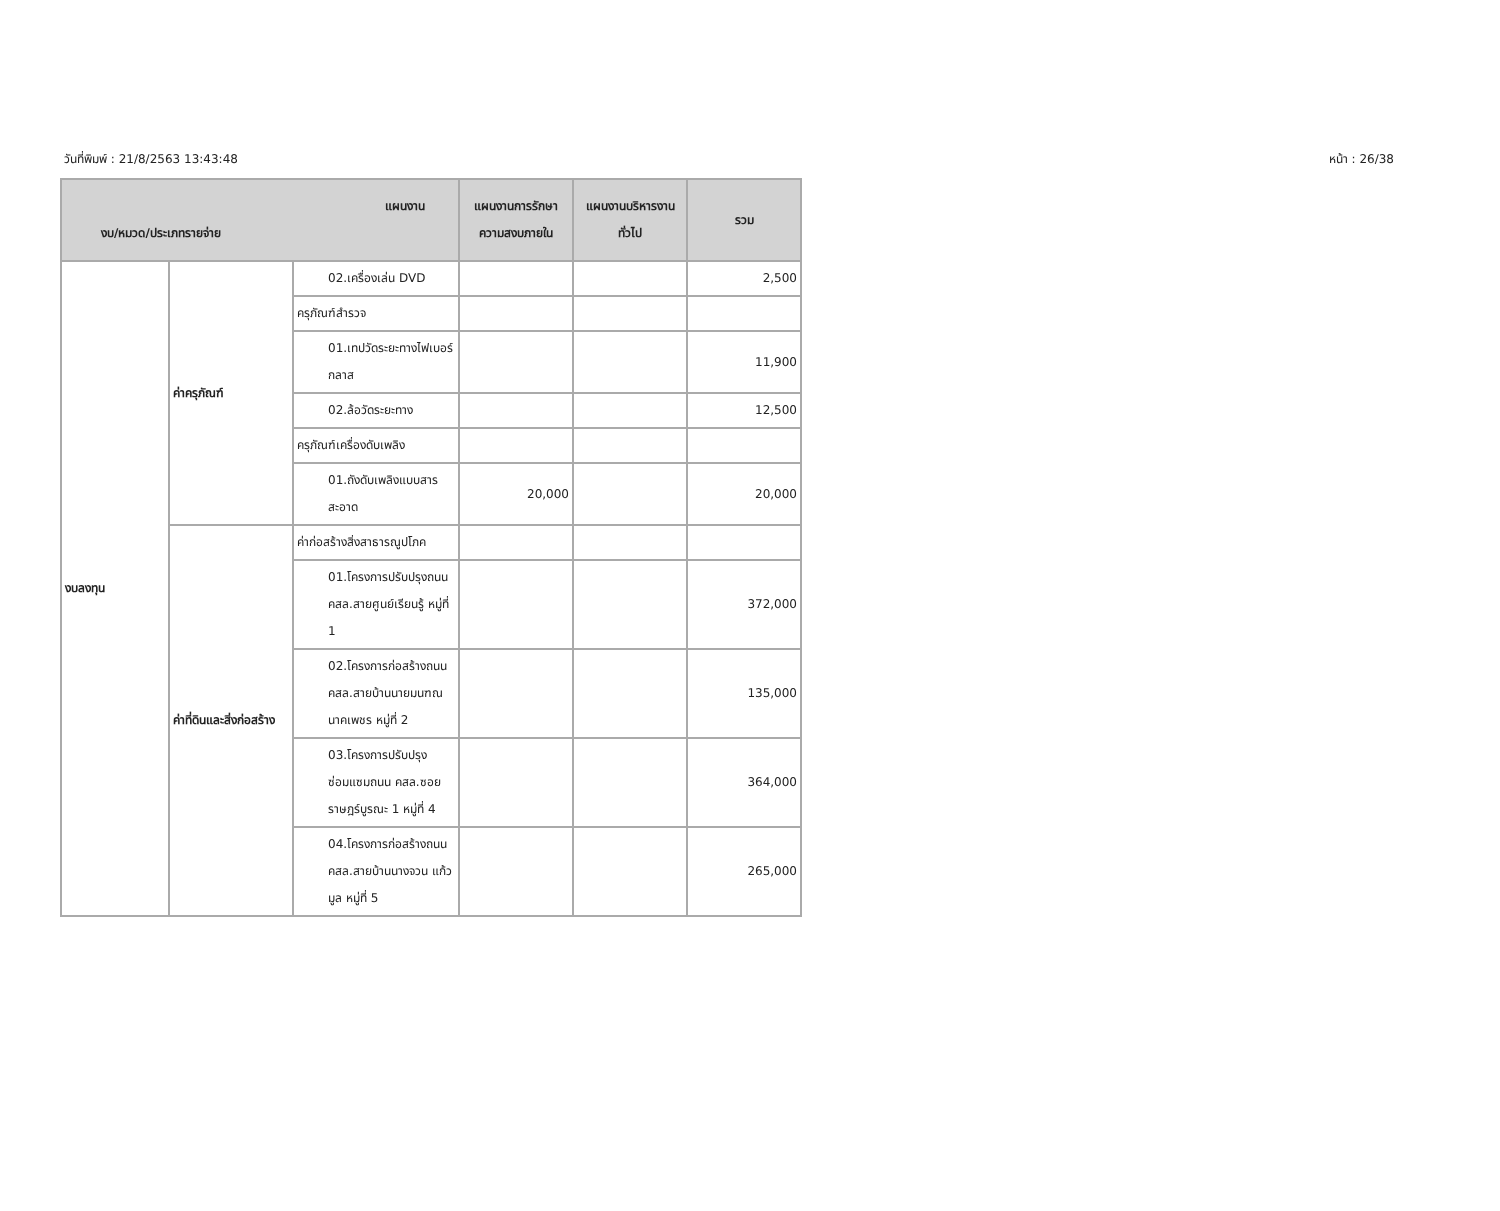วันที่พิมพ์ : 21/8/2563 13:43:48 หน้า : 26/38
| แผนงาน งบ/หมวด/ประเภทรายจ่าย | | | แผนงานการรักษาความสงบภายใน | แผนงานบริหารงานทั่วไป | รวม |
| --- | --- | --- | --- | --- | --- |
| งบลงทุน | ค่าครุภัณฑ์ | 02.เครื่องเล่น DVD | | | 2,500 |
| | | ครุภัณฑ์สำรวจ | | | |
| | | 01.เทปวัดระยะทางไฟเบอร์กลาส | | | 11,900 |
| | | 02.ล้อวัดระยะทาง | | | 12,500 |
| | | ครุภัณฑ์เครื่องดับเพลิง | | | |
| | | 01.ถังดับเพลิงแบบสารสะอาด | 20,000 | | 20,000 |
| | ค่าที่ดินและสิ่งก่อสร้าง | ค่าก่อสร้างสิ่งสาธารณูปโภค | | | |
| | | 01.โครงการปรับปรุงถนน คสล.สายศูนย์เรียนรู้ หมู่ที่ 1 | | | 372,000 |
| | | 02.โครงการก่อสร้างถนน คสล.สายบ้านนายมนฑณ นาคเพชร หมู่ที่ 2 | | | 135,000 |
| | | 03.โครงการปรับปรุงซ่อมแซมถนน คสล.ซอยราษฎร์บูรณะ 1 หมู่ที่ 4 | | | 364,000 |
| | | 04.โครงการก่อสร้างถนน คสล.สายบ้านนางจวน แก้วมูล หมู่ที่ 5 | | | 265,000 |